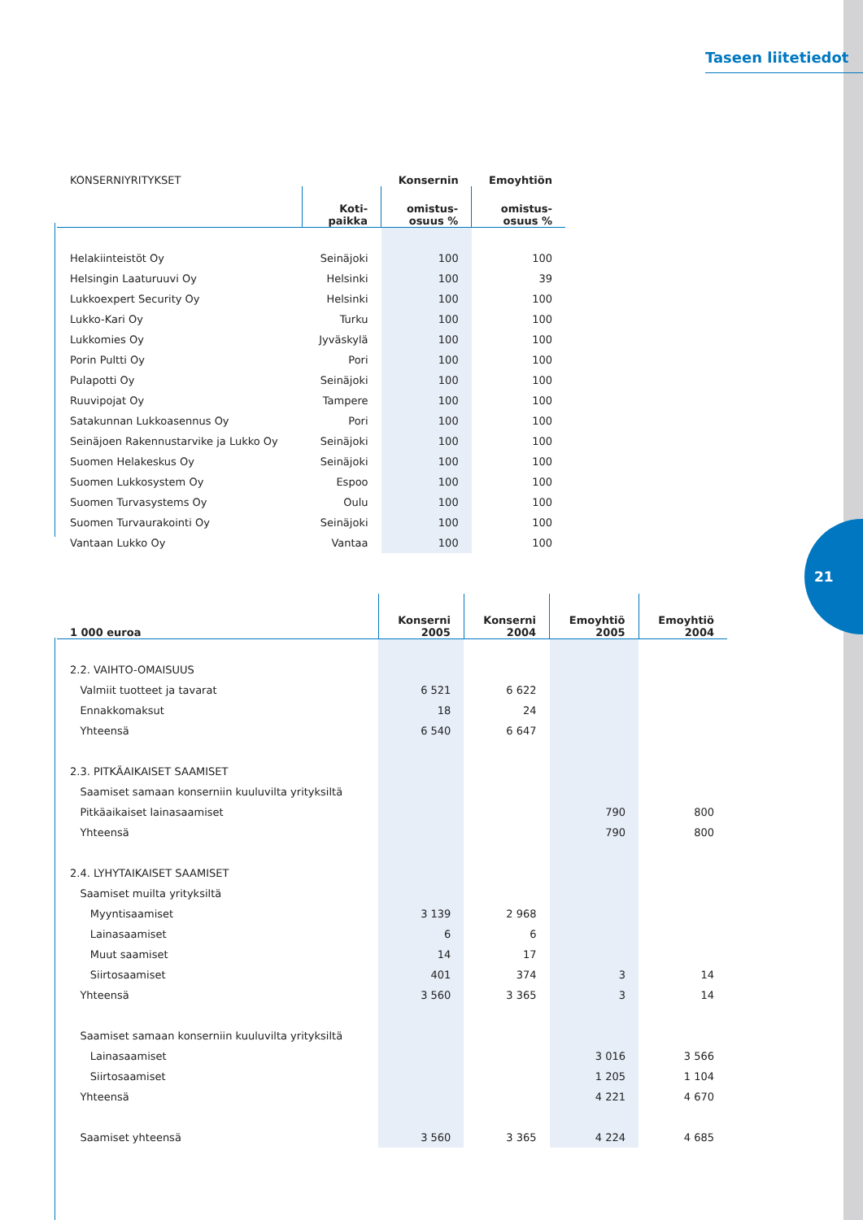21
Taseen liitetiedot
| KONSERNIYRITYKSET | | Konsernin | Emoyhtiön |
| --- | --- | --- | --- |
| | Koti- paikka | omistus- osuus % | omistus- osuus % |
| Helakiinteistöt Oy | Seinäjoki | 100 | 100 |
| Helsingin Laaturuuvi Oy | Helsinki | 100 | 39 |
| Lukkoexpert Security Oy | Helsinki | 100 | 100 |
| Lukko-Kari Oy | Turku | 100 | 100 |
| Lukkomies Oy | Jyväskylä | 100 | 100 |
| Porin Pultti Oy | Pori | 100 | 100 |
| Pulapotti Oy | Seinäjoki | 100 | 100 |
| Ruuvipojat Oy | Tampere | 100 | 100 |
| Satakunnan Lukkoasennus Oy | Pori | 100 | 100 |
| Seinäjoen Rakennustarvike ja Lukko Oy | Seinäjoki | 100 | 100 |
| Suomen Helakeskus Oy | Seinäjoki | 100 | 100 |
| Suomen Lukkosystem Oy | Espoo | 100 | 100 |
| Suomen Turvasystems Oy | Oulu | 100 | 100 |
| Suomen Turvaurakointi Oy | Seinäjoki | 100 | 100 |
| Vantaan Lukko Oy | Vantaa | 100 | 100 |
| 1 000 euroa | Konserni 2005 | Konserni 2004 | Emoyhtiö 2005 | Emoyhtiö 2004 |
| --- | --- | --- | --- | --- |
| 2.2. VAIHTO-OMAISUUS | | | | |
| Valmiit tuotteet ja tavarat | 6 521 | 6 622 | | |
| Ennakkomaksut | 18 | 24 | | |
| Yhteensä | 6 540 | 6 647 | | |
| 2.3. PITKÄAIKAISET SAAMISET | | | | |
| Saamiset samaan konserniin kuuluvilta yrityksiltä | | | | |
| Pitkäaikaiset lainasaamiset | | | 790 | 800 |
| Yhteensä | | | 790 | 800 |
| 2.4. LYHYTAIKAISET SAAMISET | | | | |
| Saamiset muilta yrityksiltä | | | | |
| Myyntisaamiset | 3 139 | 2 968 | | |
| Lainasaamiset | 6 | 6 | | |
| Muut saamiset | 14 | 17 | | |
| Siirtosaamiset | 401 | 374 | 3 | 14 |
| Yhteensä | 3 560 | 3 365 | 3 | 14 |
| Saamiset samaan konserniin kuuluvilta yrityksiltä | | | | |
| Lainasaamiset | | | 3 016 | 3 566 |
| Siirtosaamiset | | | 1 205 | 1 104 |
| Yhteensä | | | 4 221 | 4 670 |
| Saamiset yhteensä | 3 560 | 3 365 | 4 224 | 4 685 |